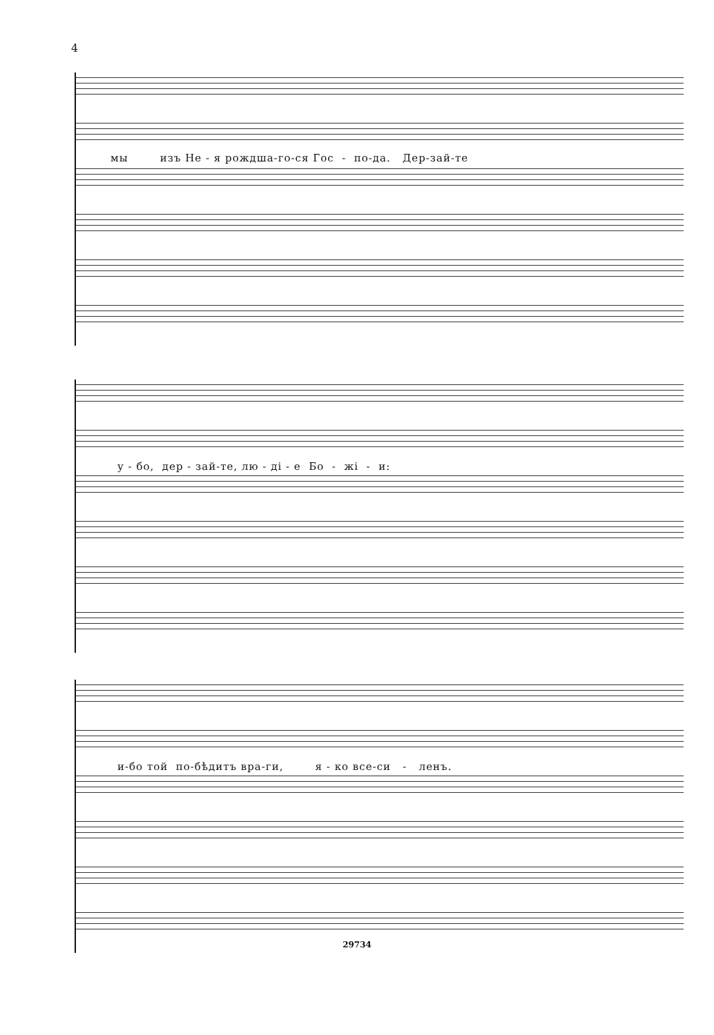4
мы изъ Не - я рождша-го-ся Гос - по-да. Дер-зай-те
у - бо, дер - зай-те, лю - ді - е Бо - жі - и:
и-бо той по-бѣдитъ вра-ги, я - ко все-си - ленъ.
29734